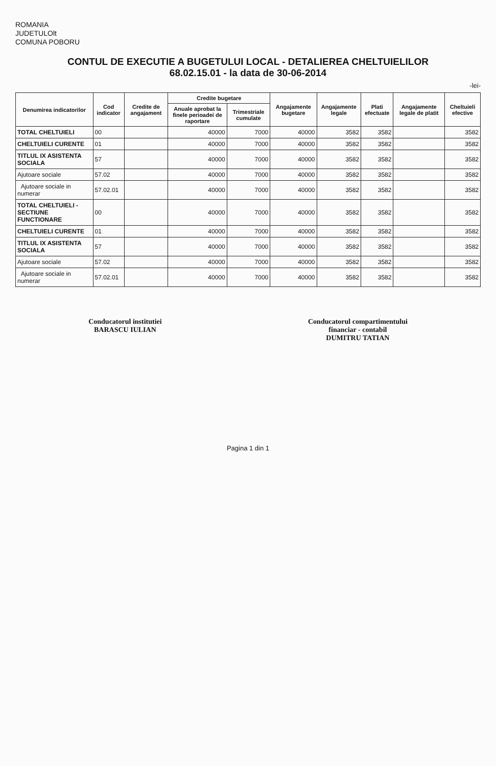ROMANIA
JUDETULOlt
COMUNA POBORU
CONTUL DE EXECUTIE A BUGETULUI LOCAL - DETALIEREA CHELTUIELILOR
68.02.15.01 - la data de 30-06-2014
-lei-
| Denumirea indicatorilor | Cod indicator | Credite de angajament | Credite bugetare | | Angajamente bugetare | Angajamente legale | Plati efectuate | Angajamente legale de platit | Cheltuieli efective |
| --- | --- | --- | --- | --- | --- | --- | --- | --- | --- |
| | | | Anuale aprobat la finele perioadei de raportare | Trimestriale cumulate | | | | | |
| TOTAL CHELTUIELI | 00 | | 40000 | 7000 | 40000 | 3582 | 3582 | | 3582 |
| CHELTUIELI CURENTE | 01 | | 40000 | 7000 | 40000 | 3582 | 3582 | | 3582 |
| TITLUL IX ASISTENTA SOCIALA | 57 | | 40000 | 7000 | 40000 | 3582 | 3582 | | 3582 |
| Ajutoare sociale | 57.02 | | 40000 | 7000 | 40000 | 3582 | 3582 | | 3582 |
| Ajutoare sociale in numerar | 57.02.01 | | 40000 | 7000 | 40000 | 3582 | 3582 | | 3582 |
| TOTAL CHELTUIELI - SECTIUNE FUNCTIONARE | 00 | | 40000 | 7000 | 40000 | 3582 | 3582 | | 3582 |
| CHELTUIELI CURENTE | 01 | | 40000 | 7000 | 40000 | 3582 | 3582 | | 3582 |
| TITLUL IX ASISTENTA SOCIALA | 57 | | 40000 | 7000 | 40000 | 3582 | 3582 | | 3582 |
| Ajutoare sociale | 57.02 | | 40000 | 7000 | 40000 | 3582 | 3582 | | 3582 |
| Ajutoare sociale in numerar | 57.02.01 | | 40000 | 7000 | 40000 | 3582 | 3582 | | 3582 |
Conducatorul institutiei
BARASCU IULIAN
Conducatorul compartimentului
financiar - contabil
DUMITRU TATIAN
Pagina 1 din 1